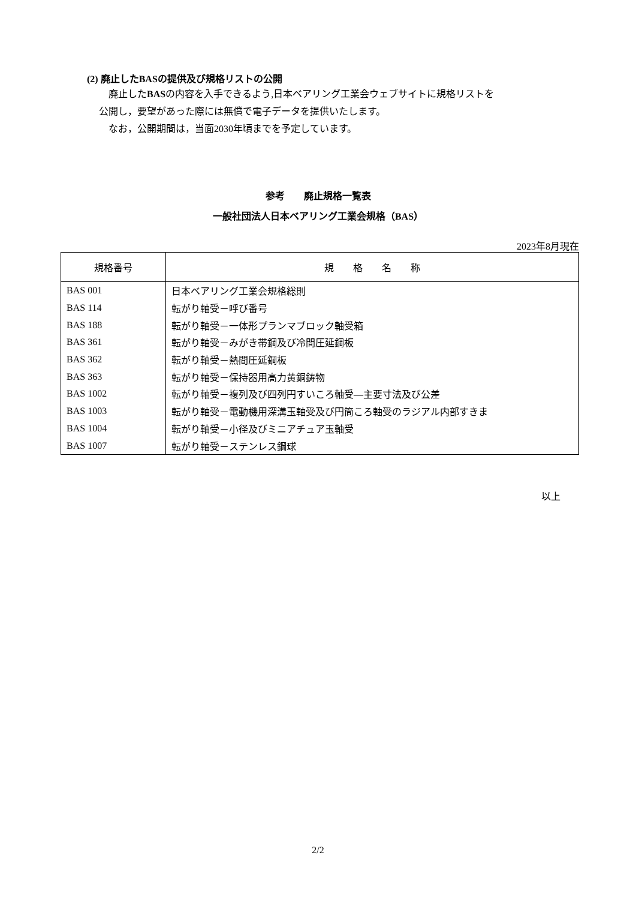(2) 廃止したBASの提供及び規格リストの公開
　廃止したBASの内容を入手できるよう,日本ベアリング工業会ウェブサイトに規格リストを
公開し，要望があった際には無償で電子データを提供いたします。
　なお，公開期間は，当面2030年頃までを予定しています。
参考　　廃止規格一覧表
一般社団法人日本ベアリング工業会規格（BAS）
2023年8月現在
| 規格番号 | 規 格 名 称 |
| --- | --- |
| BAS 001 | 日本ベアリング工業会規格総則 |
| BAS 114 | 転がり軸受－呼び番号 |
| BAS 188 | 転がり軸受－一体形プランマブロック軸受箱 |
| BAS 361 | 転がり軸受－みがき帯鋼及び冷間圧延鋼板 |
| BAS 362 | 転がり軸受－熱間圧延鋼板 |
| BAS 363 | 転がり軸受－保持器用高力黄銅鋳物 |
| BAS 1002 | 転がり軸受－複列及び四列円すいころ軸受—主要寸法及び公差 |
| BAS 1003 | 転がり軸受－電動機用深溝玉軸受及び円筒ころ軸受のラジアル内部すきま |
| BAS 1004 | 転がり軸受－小径及びミニアチュア玉軸受 |
| BAS 1007 | 転がり軸受－ステンレス鋼球 |
以上
2/2